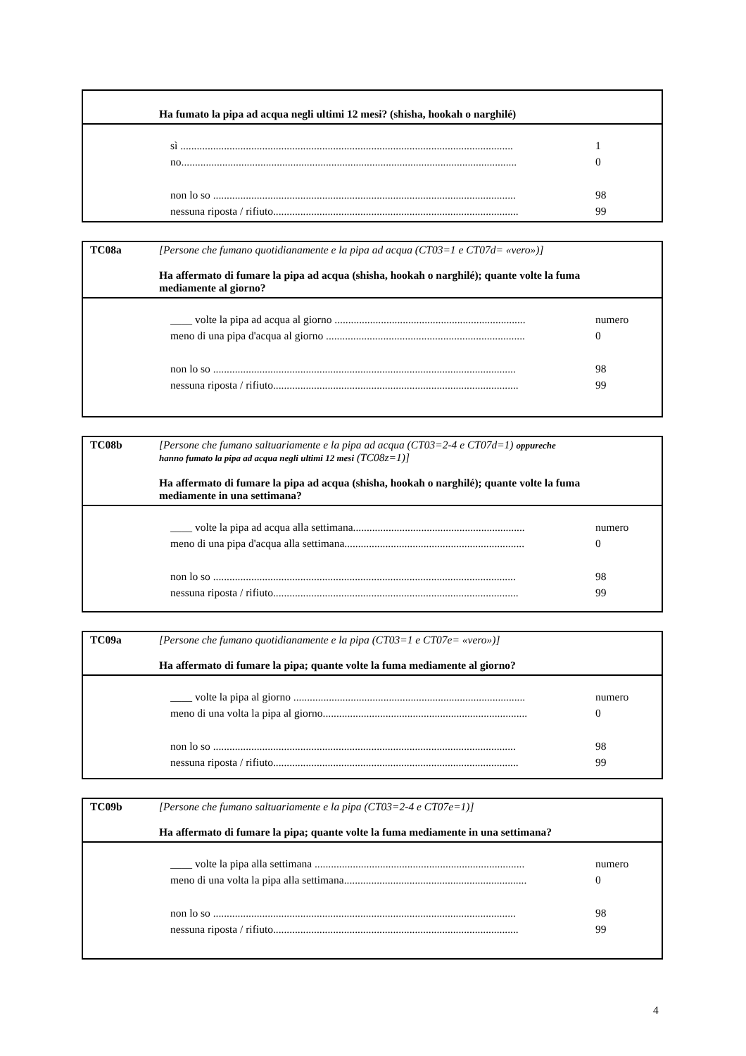Ha fumato la pipa ad acqua negli ultimi 12 mesi? (shisha, hookah o narghilé)
sì .......................................................................................................................... 1
no........................................................................................................................... 0
non lo so ............................................................................................................... 98
nessuna riposta / rifiuto.......................................................................................... 99
TC08a [Persone che fumano quotidianamente e la pipa ad acqua (CT03=1 e CT07d= «vero»)]
Ha affermato di fumare la pipa ad acqua (shisha, hookah o narghilé); quante volte la fuma mediamente al giorno?
____ volte la pipa ad acqua al giorno ...................................................................... numero
meno di una pipa d'acqua al giorno ......................................................................... 0
non lo so ............................................................................................................... 98
nessuna riposta / rifiuto.......................................................................................... 99
TC08b [Persone che fumano saltuariamente e la pipa ad acqua (CT03=2-4 e CT07d=1) oppureche hanno fumato la pipa ad acqua negli ultimi 12 mesi (TC08z=1)]
Ha affermato di fumare la pipa ad acqua (shisha, hookah o narghilé); quante volte la fuma mediamente in una settimana?
____ volte la pipa ad acqua alla settimana............................................................... numero
meno di una pipa d'acqua alla settimana.................................................................. 0
non lo so ............................................................................................................... 98
nessuna riposta / rifiuto.......................................................................................... 99
TC09a [Persone che fumano quotidianamente e la pipa (CT03=1 e CT07e= «vero»)]
Ha affermato di fumare la pipa; quante volte la fuma mediamente al giorno?
____ volte la pipa al giorno ..................................................................................... numero
meno di una volta la pipa al giorno........................................................................... 0
non lo so ............................................................................................................... 98
nessuna riposta / rifiuto.......................................................................................... 99
TC09b [Persone che fumano saltuariamente e la pipa (CT03=2-4 e CT07e=1)]
Ha affermato di fumare la pipa; quante volte la fuma mediamente in una settimana?
____ volte la pipa alla settimana ............................................................................. numero
meno di una volta la pipa alla settimana................................................................... 0
non lo so ............................................................................................................... 98
nessuna riposta / rifiuto.......................................................................................... 99
4